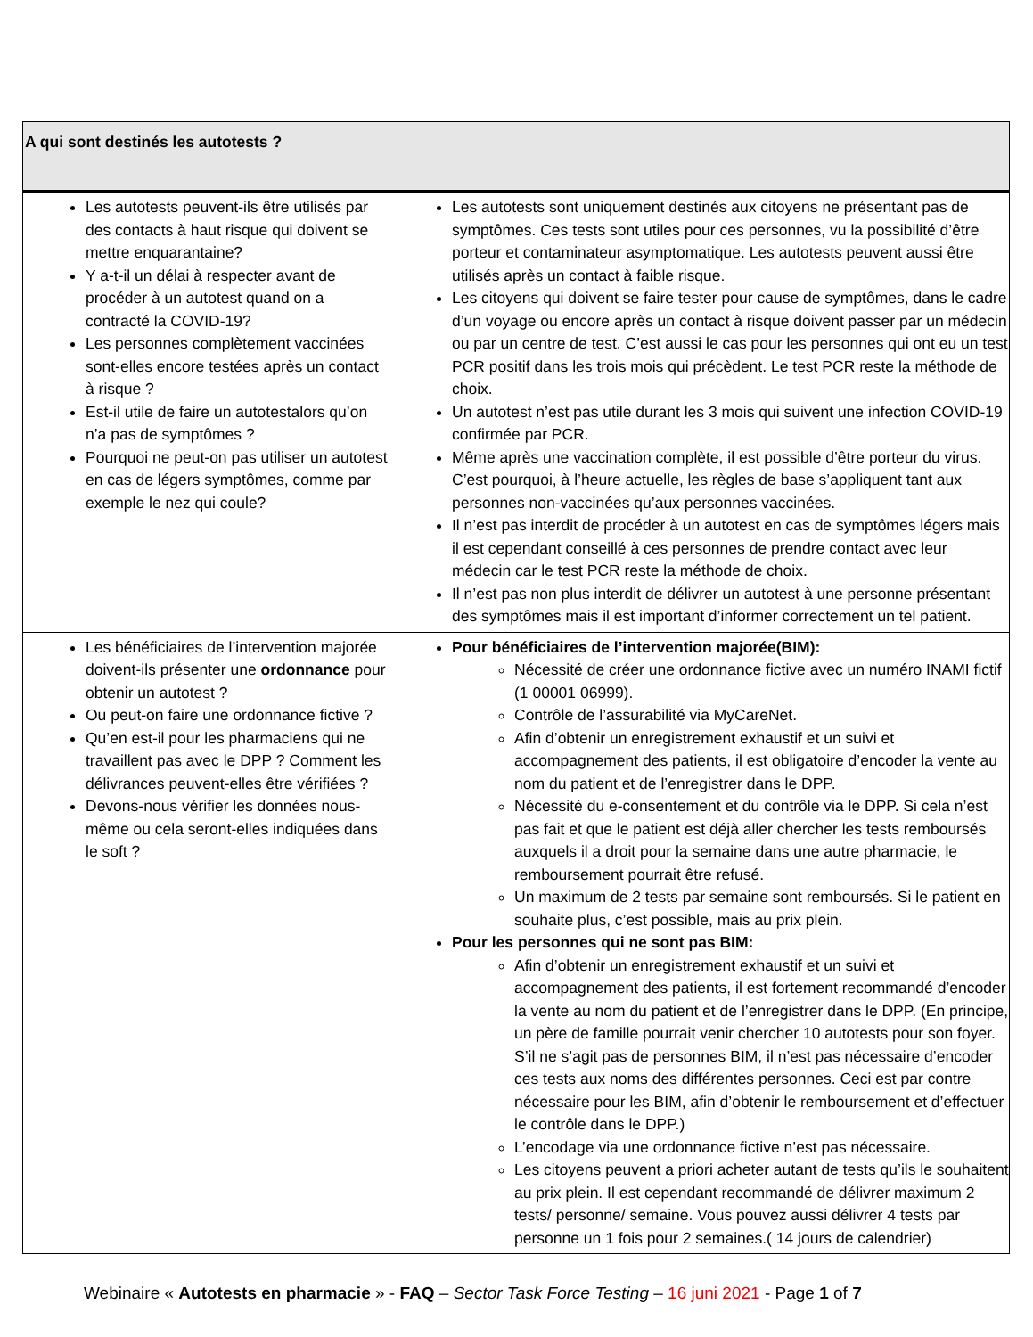| A qui sont destinés les autotests ? | |
| --- | --- |
| Les autotests peuvent-ils être utilisés par des contacts à haut risque qui doivent se mettre enquarantaine? Y a-t-il un délai à respecter avant de procéder à un autotest quand on a contracté la COVID-19? Les personnes complètement vaccinées sont-elles encore testées après un contact à risque ? Est-il utile de faire un autotestalors qu’on n’a pas de symptômes ? Pourquoi ne peut-on pas utiliser un autotest en cas de légers symptômes, comme par exemple le nez qui coule? | Les autotests sont uniquement destinés aux citoyens ne présentant pas de symptômes. Ces tests sont utiles pour ces personnes, vu la possibilité d’être porteur et contaminateur asymptomatique. Les autotests peuvent aussi être utilisés après un contact à faible risque. Les citoyens qui doivent se faire tester pour cause de symptômes, dans le cadre d’un voyage ou encore après un contact à risque doivent passer par un médecin ou par un centre de test. C’est aussi le cas pour les personnes qui ont eu un test PCR positif dans les trois mois qui précèdent. Le test PCR reste la méthode de choix. Un autotest n’est pas utile durant les 3 mois qui suivent une infection COVID-19 confirmée par PCR. Même après une vaccination complète, il est possible d’être porteur du virus. C’est pourquoi, à l’heure actuelle, les règles de base s’appliquent tant aux personnes non-vaccinées qu’aux personnes vaccinées. Il n’est pas interdit de procéder à un autotest en cas de symptômes légers mais il est cependant conseillé à ces personnes de prendre contact avec leur médecin car le test PCR reste la méthode de choix. Il n’est pas non plus interdit de délivrer un autotest à une personne présentant des symptômes mais il est important d’informer correctement un tel patient. |
| Les bénéficiaires de l’intervention majorée doivent-ils présenter une ordonnance pour obtenir un autotest ? Ou peut-on faire une ordonnance fictive ? Qu’en est-il pour les pharmaciens qui ne travaillent pas avec le DPP ? Comment les délivrances peuvent-elles être vérifiées ? Devons-nous vérifier les données nous-même ou cela seront-elles indiquées dans le soft ? | Pour bénéficiaires de l’intervention majorée(BIM): Nécessité de créer une ordonnance fictive avec un numéro INAMI fictif (1 00001 06999). Contrôle de l’assurabilité via MyCareNet. Afin d’obtenir un enregistrement exhaustif et un suivi et accompagnement des patients, il est obligatoire d’encoder la vente au nom du patient et de l’enregistrer dans le DPP. Nécessité du e-consentement et du contrôle via le DPP. Si cela n’est pas fait et que le patient est déjà aller chercher les tests remboursés auxquels il a droit pour la semaine dans une autre pharmacie, le remboursement pourrait être refusé. Un maximum de 2 tests par semaine sont remboursés. Si le patient en souhaite plus, c’est possible, mais au prix plein. Pour les personnes qui ne sont pas BIM: Afin d’obtenir un enregistrement exhaustif et un suivi et accompagnement des patients, il est fortement recommandé d’encoder la vente au nom du patient et de l’enregistrer dans le DPP. (En principe, un père de famille pourrait venir chercher 10 autotests pour son foyer. S’il ne s’agit pas de personnes BIM, il n’est pas nécessaire d’encoder ces tests aux noms des différentes personnes. Ceci est par contre nécessaire pour les BIM, afin d’obtenir le remboursement et d’effectuer le contrôle dans le DPP.) L’encodage via une ordonnance fictive n’est pas nécessaire. Les citoyens peuvent a priori acheter autant de tests qu’ils le souhaitent au prix plein. Il est cependant recommandé de délivrer maximum 2 tests/ personne/ semaine. Vous pouvez aussi délivrer 4 tests par personne un 1 fois pour 2 semaines.( 14 jours de calendrier) |
Webinaire « Autotests en pharmacie » - FAQ – Sector Task Force Testing – 16 juni 2021 - Page 1 of 7